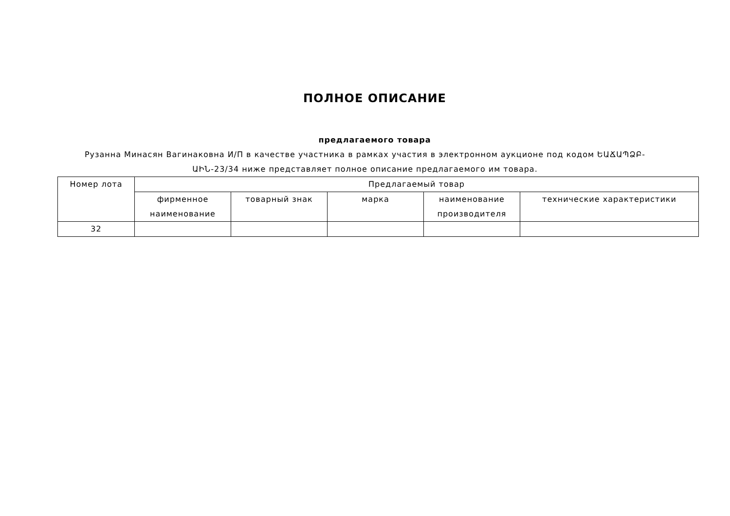ПОЛНОЕ ОПИСАНИЕ
предлагаемого товара
Рузанна Минасян Вагинаковна И/П в качестве участника в рамках участия в электронном аукционе под кодом ԵԱՃԱՊՁԲ-ԱԻՆ-23/34 ниже представляет полное описание предлагаемого им товара.
| Номер лота | Предлагаемый товар | | | | |
| --- | --- | --- | --- | --- | --- |
| | фирменное наименование | товарный знак | марка | наименование производителя | технические характеристики |
| 32 | | | | | |